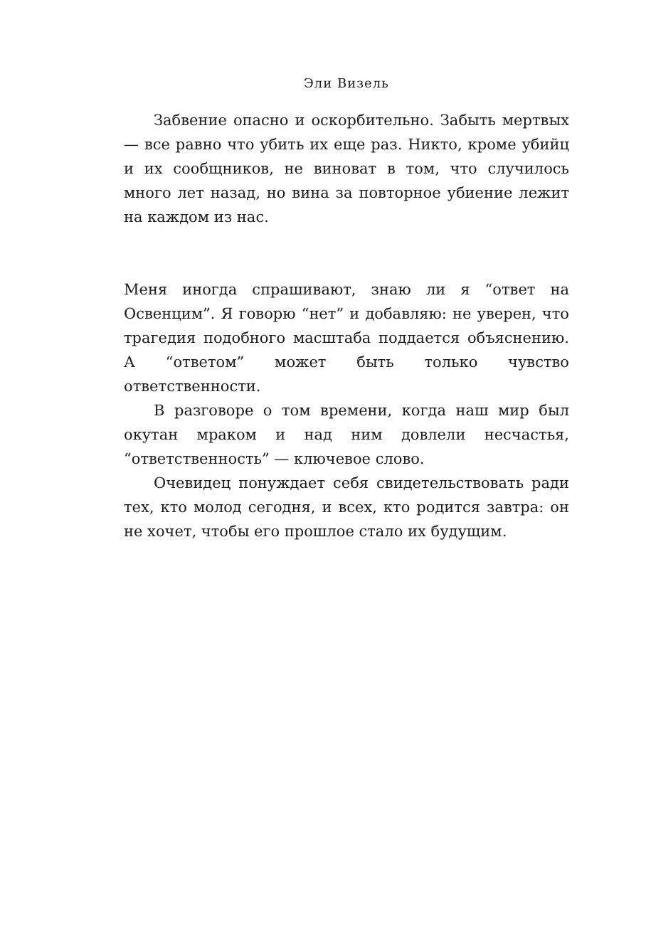Эли Визель
Забвение опасно и оскорбительно. Забыть мертвых — все равно что убить их еще раз. Никто, кроме убийц и их сообщников, не виноват в том, что случилось много лет назад, но вина за повторное убиение лежит на каждом из нас.
Меня иногда спрашивают, знаю ли я “ответ на Освенцим”. Я говорю “нет” и добавляю: не уверен, что трагедия подобного масштаба поддается объяснению. А “ответом” может быть только чувство ответственности.
В разговоре о том времени, когда наш мир был окутан мраком и над ним довлели несчастья, “ответственность” — ключевое слово.
Очевидец понуждает себя свидетельствовать ради тех, кто молод сегодня, и всех, кто родится завтра: он не хочет, чтобы его прошлое стало их будущим.